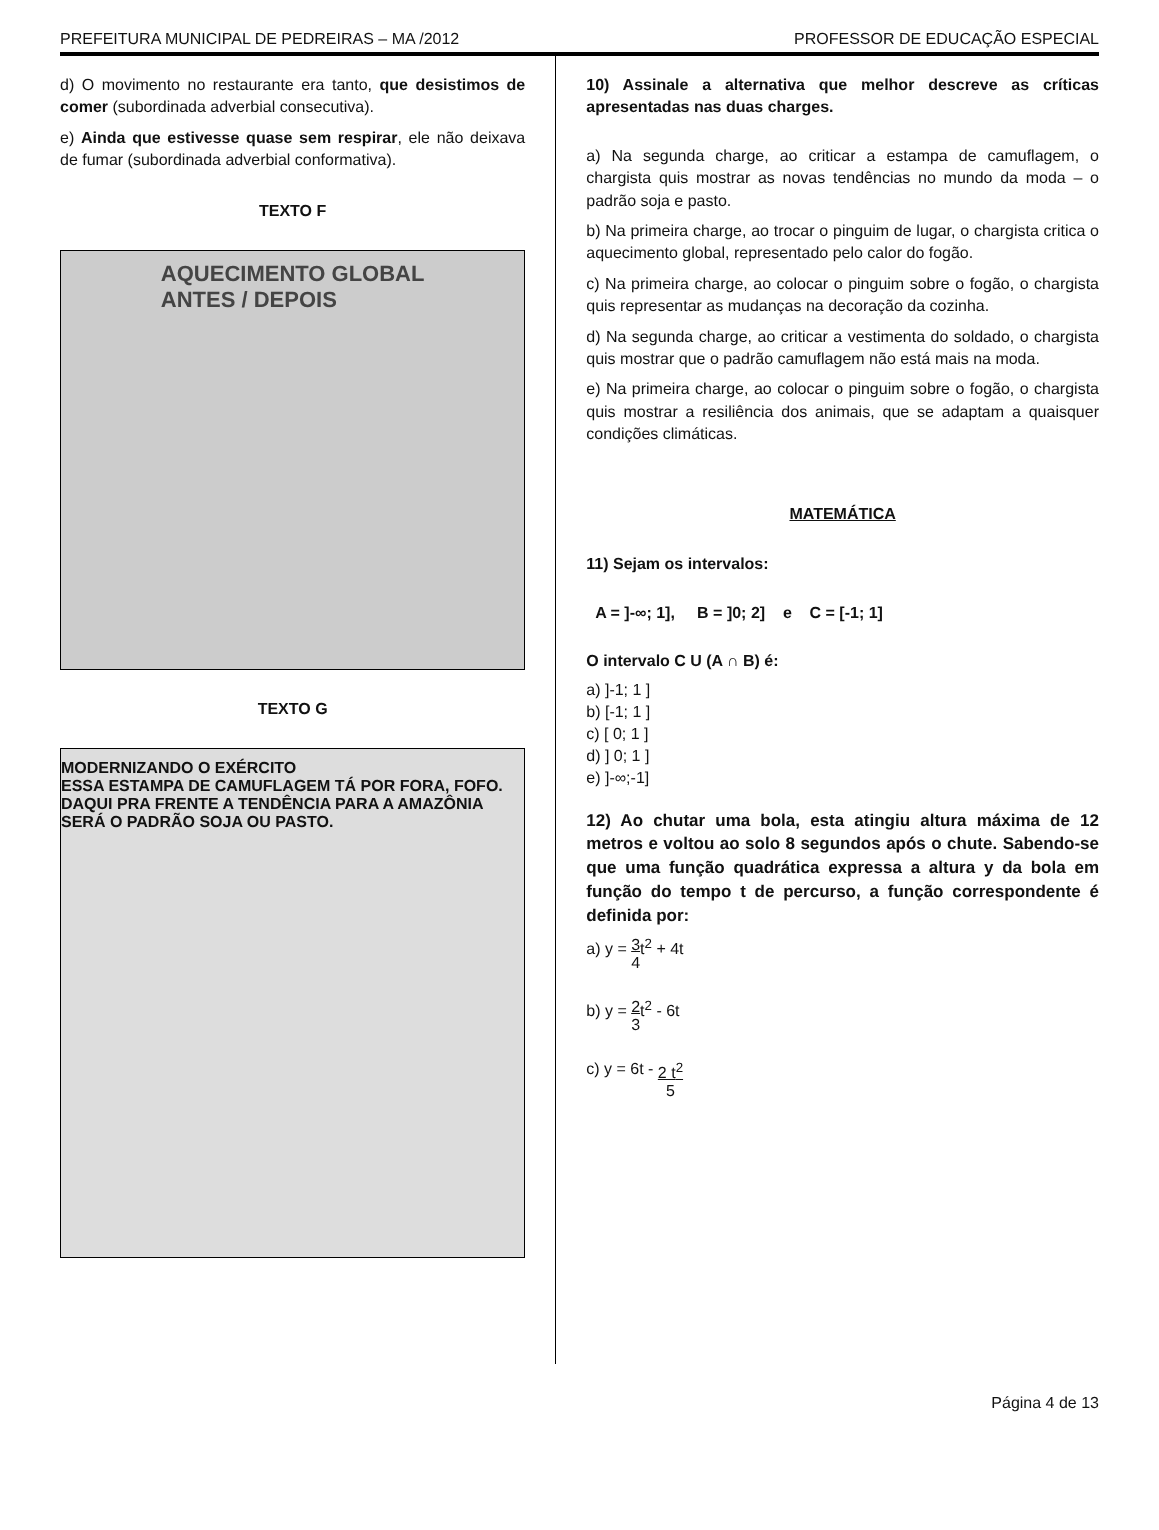PREFEITURA MUNICIPAL DE PEDREIRAS – MA /2012 PROFESSOR DE EDUCAÇÃO ESPECIAL
d) O movimento no restaurante era tanto, que desistimos de comer (subordinada adverbial consecutiva).
e) Ainda que estivesse quase sem respirar, ele não deixava de fumar (subordinada adverbial conformativa).
TEXTO F
AQUECIMENTO GLOBAL
ANTES / DEPOIS
TEXTO G
MODERNIZANDO O EXÉRCITO
ESSA ESTAMPA DE CAMUFLAGEM TÁ POR FORA, FOFO. DAQUI PRA FRENTE A TENDÊNCIA PARA A AMAZÔNIA SERÁ O PADRÃO SOJA OU PASTO.
10) Assinale a alternativa que melhor descreve as críticas apresentadas nas duas charges.
a) Na segunda charge, ao criticar a estampa de camuflagem, o chargista quis mostrar as novas tendências no mundo da moda – o padrão soja e pasto.
b) Na primeira charge, ao trocar o pinguim de lugar, o chargista critica o aquecimento global, representado pelo calor do fogão.
c) Na primeira charge, ao colocar o pinguim sobre o fogão, o chargista quis representar as mudanças na decoração da cozinha.
d) Na segunda charge, ao criticar a vestimenta do soldado, o chargista quis mostrar que o padrão camuflagem não está mais na moda.
e) Na primeira charge, ao colocar o pinguim sobre o fogão, o chargista quis mostrar a resiliência dos animais, que se adaptam a quaisquer condições climáticas.
MATEMÁTICA
11) Sejam os intervalos:
A = ]-∞; 1], B = ]0; 2] e C = [-1; 1]
O intervalo C U (A ∩ B) é:
a) ]-1; 1 ]
b) [-1; 1 ]
c) [ 0; 1 ]
d) ] 0; 1 ]
e) ]-∞;-1]
12) Ao chutar uma bola, esta atingiu altura máxima de 12 metros e voltou ao solo 8 segundos após o chute. Sabendo-se que uma função quadrática expressa a altura y da bola em função do tempo t de percurso, a função correspondente é definida por:
a) y = 3 4t<sup>2</sup> + 4t
b) y = 2 3t<sup>2</sup> - 6t
c) y = 6t - 2 t<sup>2</sup> 5
Página 4 de 13